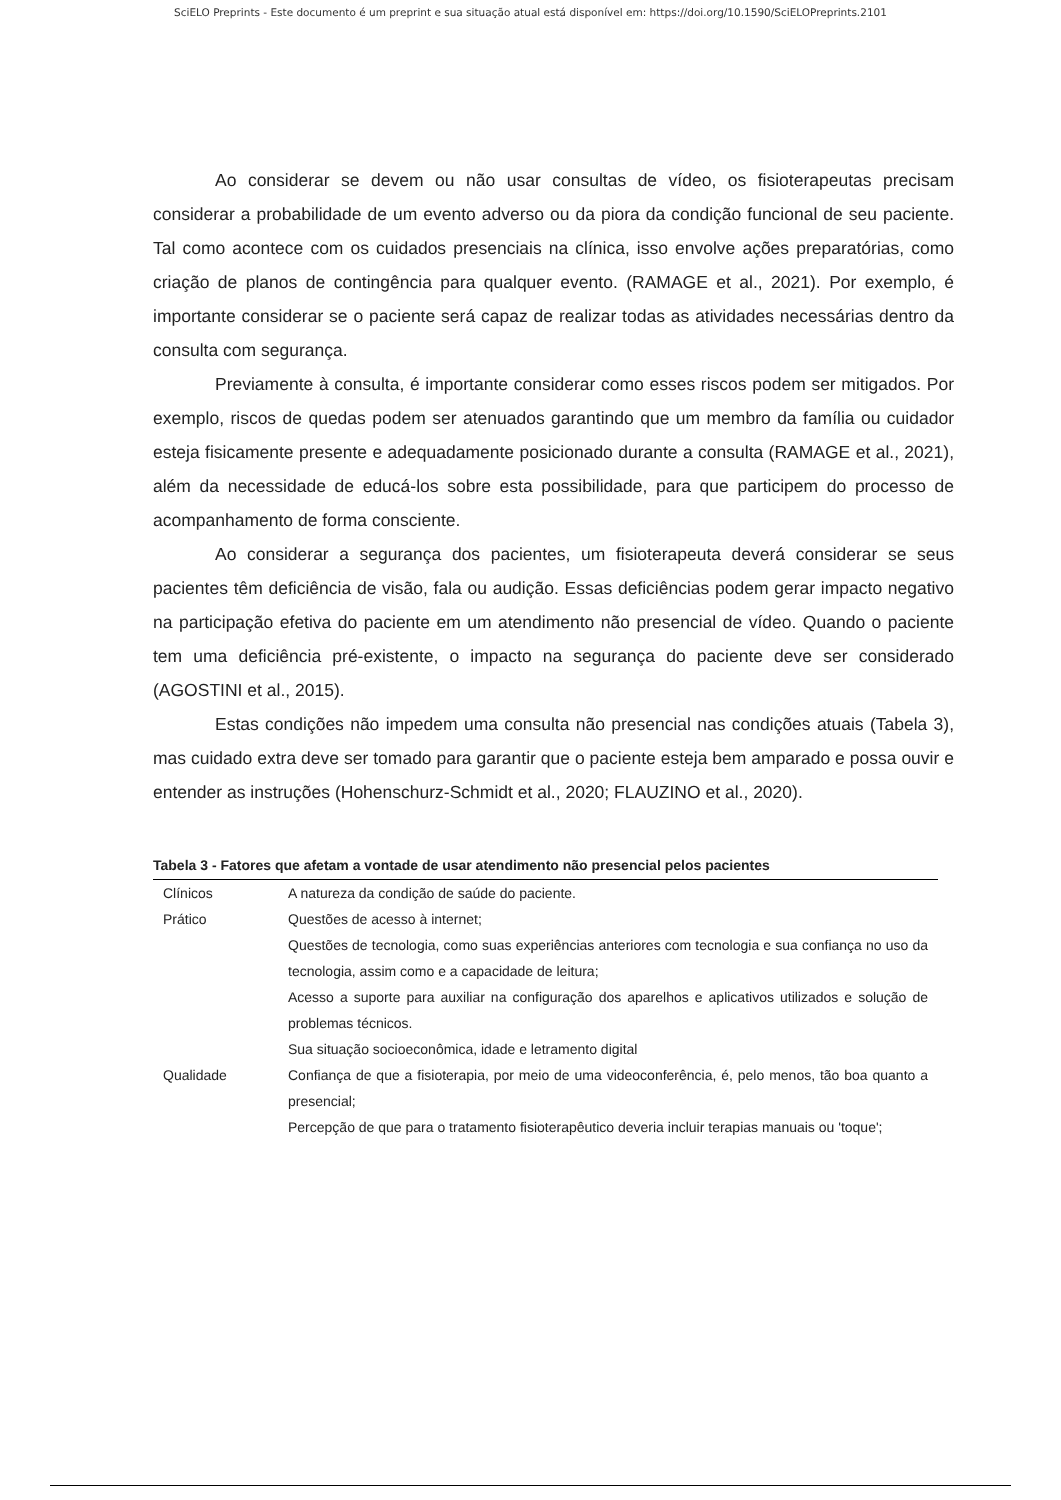SciELO Preprints - Este documento é um preprint e sua situação atual está disponível em: https://doi.org/10.1590/SciELOPreprints.2101
Ao considerar se devem ou não usar consultas de vídeo, os fisioterapeutas precisam considerar a probabilidade de um evento adverso ou da piora da condição funcional de seu paciente. Tal como acontece com os cuidados presenciais na clínica, isso envolve ações preparatórias, como criação de planos de contingência para qualquer evento. (RAMAGE et al., 2021). Por exemplo, é importante considerar se o paciente será capaz de realizar todas as atividades necessárias dentro da consulta com segurança.
Previamente à consulta, é importante considerar como esses riscos podem ser mitigados. Por exemplo, riscos de quedas podem ser atenuados garantindo que um membro da família ou cuidador esteja fisicamente presente e adequadamente posicionado durante a consulta (RAMAGE et al., 2021), além da necessidade de educá-los sobre esta possibilidade, para que participem do processo de acompanhamento de forma consciente.
Ao considerar a segurança dos pacientes, um fisioterapeuta deverá considerar se seus pacientes têm deficiência de visão, fala ou audição. Essas deficiências podem gerar impacto negativo na participação efetiva do paciente em um atendimento não presencial de vídeo. Quando o paciente tem uma deficiência pré-existente, o impacto na segurança do paciente deve ser considerado (AGOSTINI et al., 2015).
Estas condições não impedem uma consulta não presencial nas condições atuais (Tabela 3), mas cuidado extra deve ser tomado para garantir que o paciente esteja bem amparado e possa ouvir e entender as instruções (Hohenschurz-Schmidt et al., 2020; FLAUZINO et al., 2020).
Tabela 3 - Fatores que afetam a vontade de usar atendimento não presencial pelos pacientes
| Clínicos | A natureza da condição de saúde do paciente. |
| Prático | Questões de acesso à internet; |
| | Questões de tecnologia, como suas experiências anteriores com tecnologia e sua confiança no uso da tecnologia, assim como e a capacidade de leitura; |
| | Acesso a suporte para auxiliar na configuração dos aparelhos e aplicativos utilizados e solução de problemas técnicos. |
| | Sua situação socioeconômica, idade e letramento digital |
| Qualidade | Confiança de que a fisioterapia, por meio de uma videoconferência, é, pelo menos, tão boa quanto a presencial; |
| | Percepção de que para o tratamento fisioterapêutico deveria incluir terapias manuais ou 'toque'; |